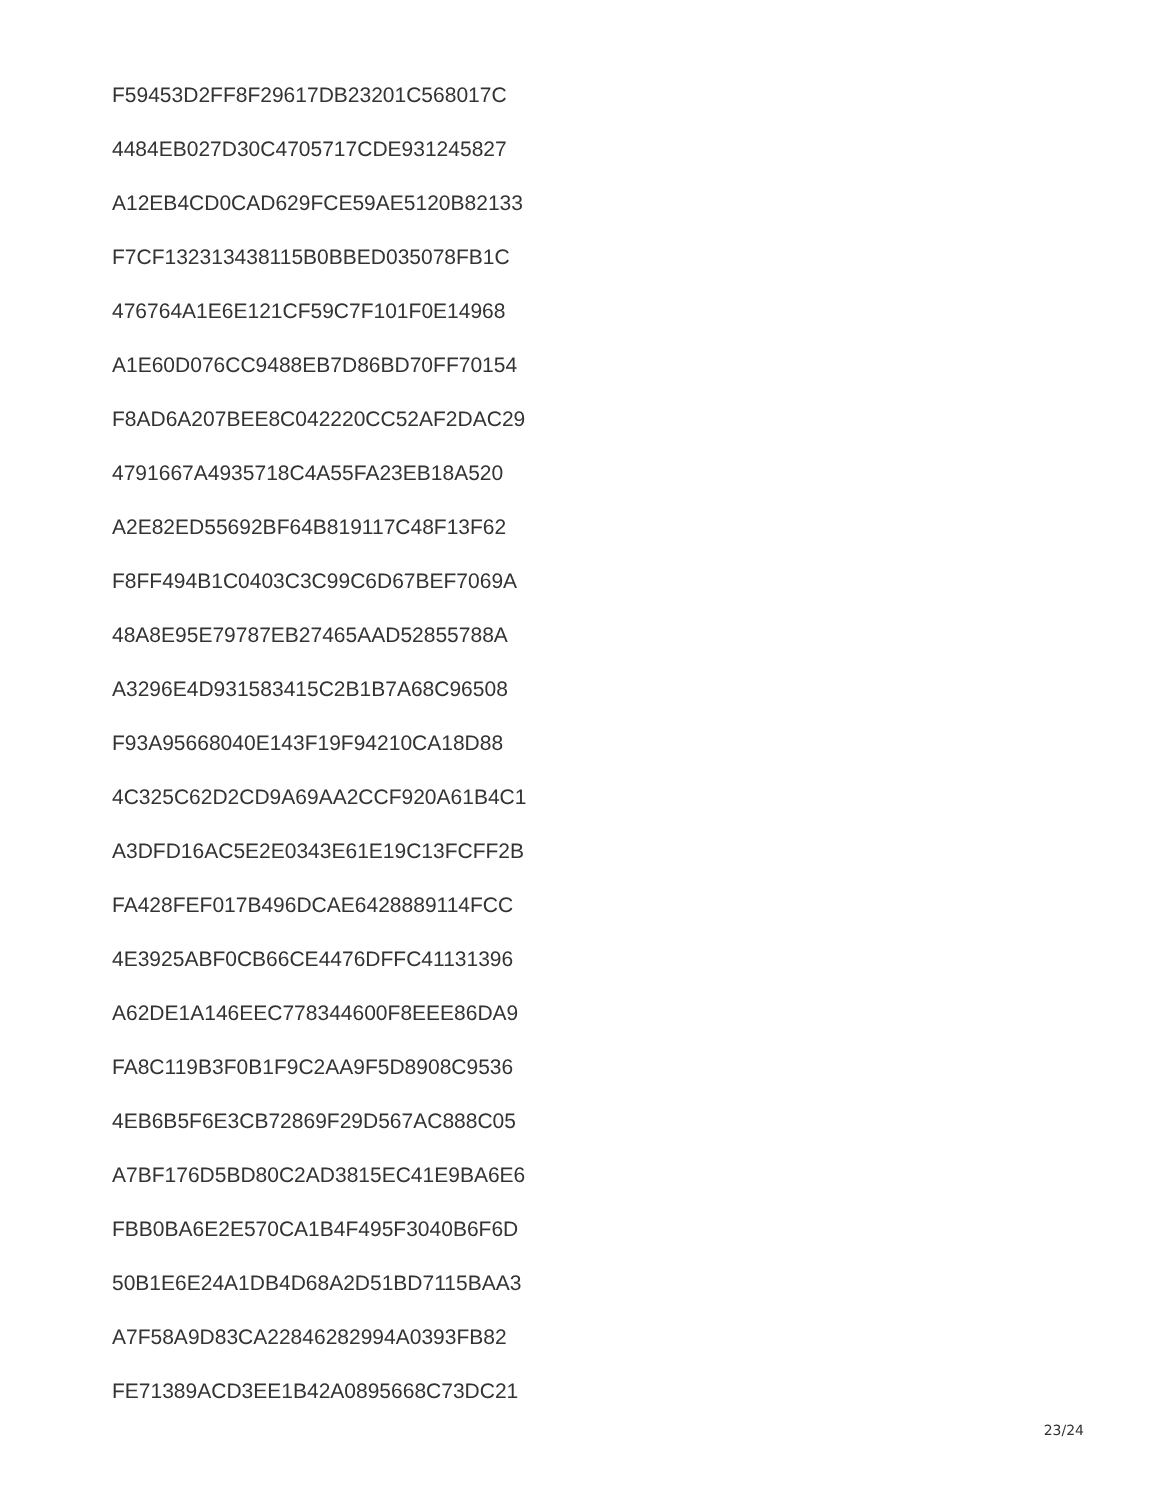F59453D2FF8F29617DB23201C568017C
4484EB027D30C4705717CDE931245827
A12EB4CD0CAD629FCE59AE5120B82133
F7CF132313438115B0BBED035078FB1C
476764A1E6E121CF59C7F101F0E14968
A1E60D076CC9488EB7D86BD70FF70154
F8AD6A207BEE8C042220CC52AF2DAC29
4791667A4935718C4A55FA23EB18A520
A2E82ED55692BF64B819117C48F13F62
F8FF494B1C0403C3C99C6D67BEF7069A
48A8E95E79787EB27465AAD52855788A
A3296E4D931583415C2B1B7A68C96508
F93A95668040E143F19F94210CA18D88
4C325C62D2CD9A69AA2CCF920A61B4C1
A3DFD16AC5E2E0343E61E19C13FCFF2B
FA428FEF017B496DCAE6428889114FCC
4E3925ABF0CB66CE4476DFFC41131396
A62DE1A146EEC778344600F8EEE86DA9
FA8C119B3F0B1F9C2AA9F5D8908C9536
4EB6B5F6E3CB72869F29D567AC888C05
A7BF176D5BD80C2AD3815EC41E9BA6E6
FBB0BA6E2E570CA1B4F495F3040B6F6D
50B1E6E24A1DB4D68A2D51BD7115BAA3
A7F58A9D83CA22846282994A0393FB82
FE71389ACD3EE1B42A0895668C73DC21
23/24